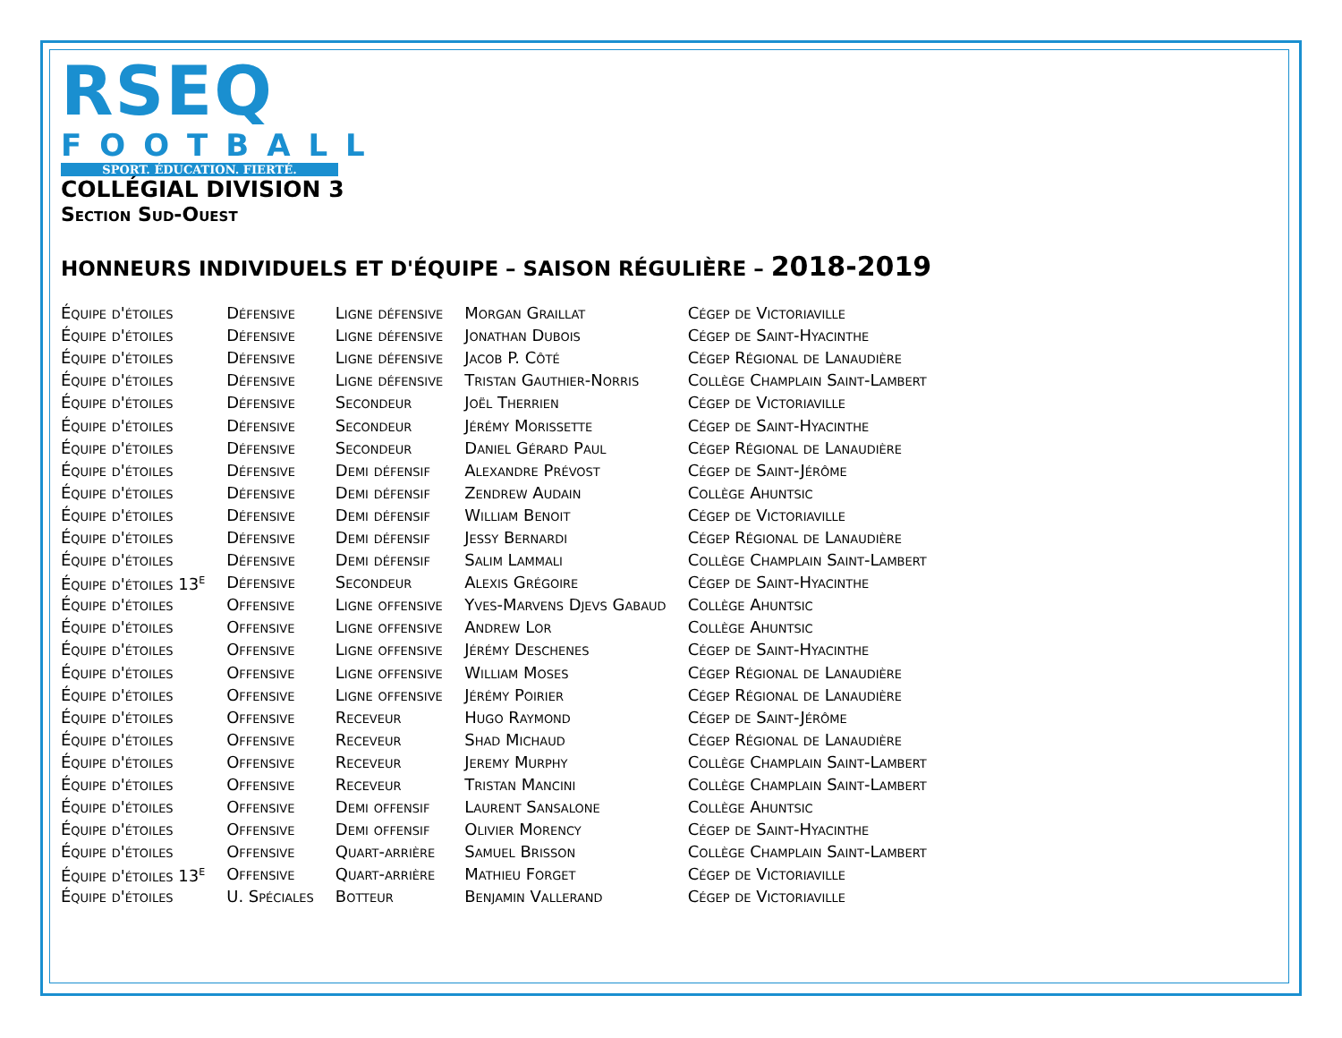RSEQ
FOOTBALL
SPORT. ÉDUCATION. FIERTÉ.
COLLÉGIAL DIVISION 3
Section Sud-Ouest
HONNEURS INDIVIDUELS ET D'ÉQUIPE – SAISON RÉGULIÈRE – 2018-2019
| Équipe d'étoiles | Défensive | Ligne défensive | Morgan Graillat | Cégep de Victoriaville |
| Équipe d'étoiles | Défensive | Ligne défensive | Jonathan Dubois | Cégep de Saint-Hyacinthe |
| Équipe d'étoiles | Défensive | Ligne défensive | Jacob P. Côté | Cégep Régional de Lanaudière |
| Équipe d'étoiles | Défensive | Ligne défensive | Tristan Gauthier-Norris | Collège Champlain Saint-Lambert |
| Équipe d'étoiles | Défensive | Secondeur | Joël Therrien | Cégep de Victoriaville |
| Équipe d'étoiles | Défensive | Secondeur | Jérémy Morissette | Cégep de Saint-Hyacinthe |
| Équipe d'étoiles | Défensive | Secondeur | Daniel Gérard Paul | Cégep Régional de Lanaudière |
| Équipe d'étoiles | Défensive | Demi défensif | Alexandre Prévost | Cégep de Saint-Jérôme |
| Équipe d'étoiles | Défensive | Demi défensif | Zendrew Audain | Collège Ahuntsic |
| Équipe d'étoiles | Défensive | Demi défensif | William Benoit | Cégep de Victoriaville |
| Équipe d'étoiles | Défensive | Demi défensif | Jessy Bernardi | Cégep Régional de Lanaudière |
| Équipe d'étoiles | Défensive | Demi défensif | Salim Lammali | Collège Champlain Saint-Lambert |
| Équipe d'étoiles 13<sup>e</sup> | Défensive | Secondeur | Alexis Grégoire | Cégep de Saint-Hyacinthe |
| Équipe d'étoiles | Offensive | Ligne offensive | Yves-Marvens Djevs Gabaud | Collège Ahuntsic |
| Équipe d'étoiles | Offensive | Ligne offensive | Andrew Lor | Collège Ahuntsic |
| Équipe d'étoiles | Offensive | Ligne offensive | Jérémy Deschenes | Cégep de Saint-Hyacinthe |
| Équipe d'étoiles | Offensive | Ligne offensive | William Moses | Cégep Régional de Lanaudière |
| Équipe d'étoiles | Offensive | Ligne offensive | Jérémy Poirier | Cégep Régional de Lanaudière |
| Équipe d'étoiles | Offensive | Receveur | Hugo Raymond | Cégep de Saint-Jérôme |
| Équipe d'étoiles | Offensive | Receveur | Shad Michaud | Cégep Régional de Lanaudière |
| Équipe d'étoiles | Offensive | Receveur | Jeremy Murphy | Collège Champlain Saint-Lambert |
| Équipe d'étoiles | Offensive | Receveur | Tristan Mancini | Collège Champlain Saint-Lambert |
| Équipe d'étoiles | Offensive | Demi offensif | Laurent Sansalone | Collège Ahuntsic |
| Équipe d'étoiles | Offensive | Demi offensif | Olivier Morency | Cégep de Saint-Hyacinthe |
| Équipe d'étoiles | Offensive | Quart-arrière | Samuel Brisson | Collège Champlain Saint-Lambert |
| Équipe d'étoiles 13<sup>e</sup> | Offensive | Quart-arrière | Mathieu Forget | Cégep de Victoriaville |
| Équipe d'étoiles | U. Spéciales | Botteur | Benjamin Vallerand | Cégep de Victoriaville |